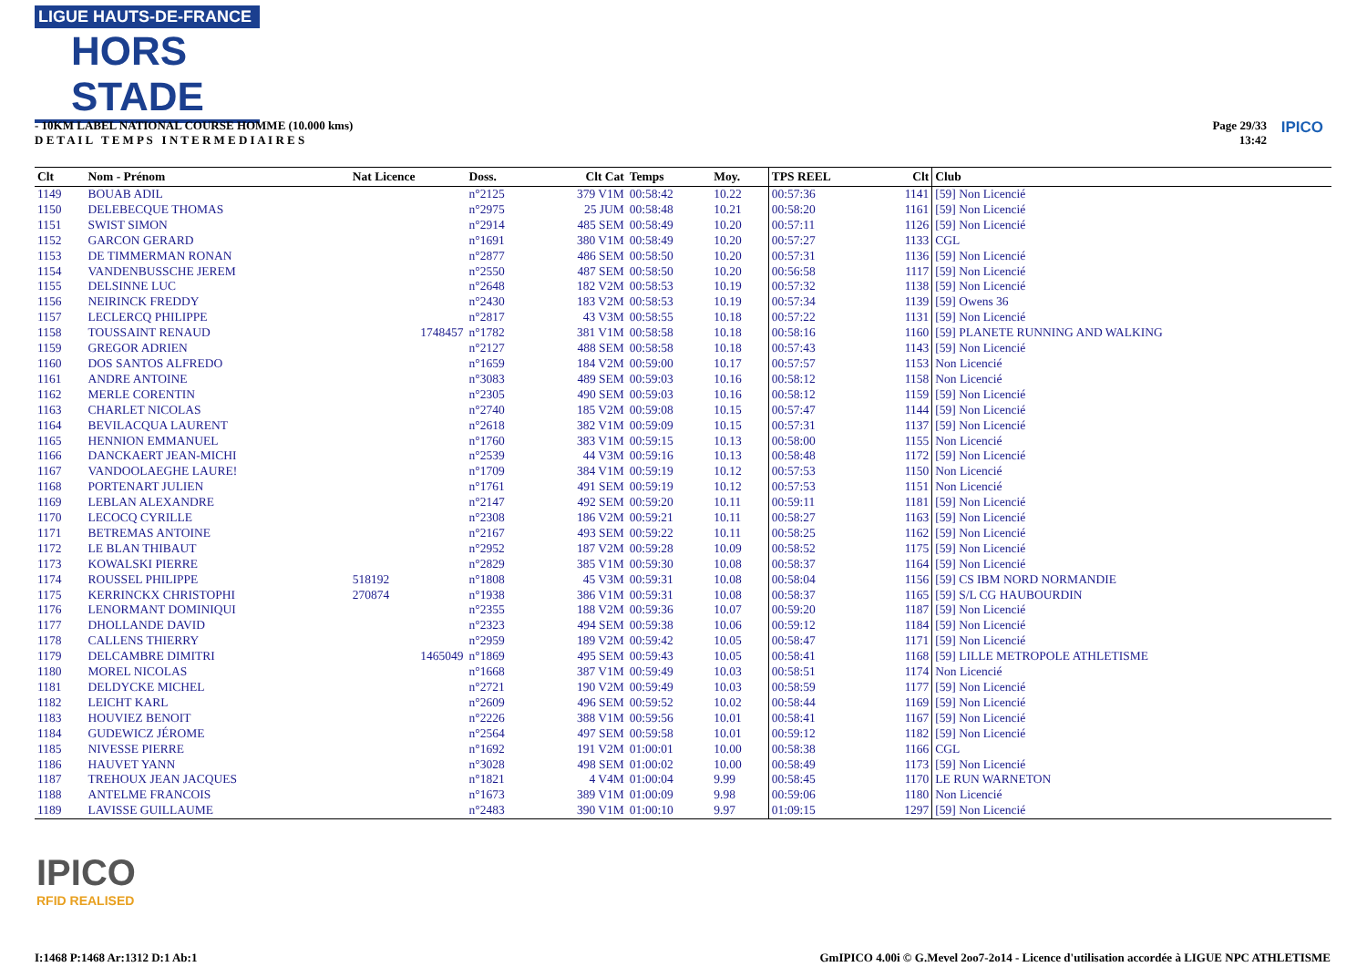LIGUE HAUTS-DE-FRANCE
HORS STADE
- 10KM LABEL NATIONAL COURSE HOMME (10.000 kms)
D E T A I L T E M P S I N T E R M E D I A I R E S
Page 29/33
13:42
IPICO
| Clt | Nom - Prénom | Nat Licence | Doss. | Clt Cat | Temps | Moy. | TPS REEL | Clt | Club |
| --- | --- | --- | --- | --- | --- | --- | --- | --- | --- |
| 1149 | BOUAB ADIL | | n°2125 | 379 V1M | 00:58:42 | 10.22 | 00:57:36 | 1141 | [59] Non Licencié |
| 1150 | DELEBECQUE THOMAS | | n°2975 | 25 JUM | 00:58:48 | 10.21 | 00:58:20 | 1161 | [59] Non Licencié |
| 1151 | SWIST SIMON | | n°2914 | 485 SEM | 00:58:49 | 10.20 | 00:57:11 | 1126 | [59] Non Licencié |
| 1152 | GARCON GERARD | | n°1691 | 380 V1M | 00:58:49 | 10.20 | 00:57:27 | 1133 | CGL |
| 1153 | DE TIMMERMAN RONAN | | n°2877 | 486 SEM | 00:58:50 | 10.20 | 00:57:31 | 1136 | [59] Non Licencié |
| 1154 | VANDENBUSSCHE JEREM | | n°2550 | 487 SEM | 00:58:50 | 10.20 | 00:56:58 | 1117 | [59] Non Licencié |
| 1155 | DELSINNE LUC | | n°2648 | 182 V2M | 00:58:53 | 10.19 | 00:57:32 | 1138 | [59] Non Licencié |
| 1156 | NEIRINCK FREDDY | | n°2430 | 183 V2M | 00:58:53 | 10.19 | 00:57:34 | 1139 | [59] Owens 36 |
| 1157 | LECLERCQ PHILIPPE | | n°2817 | 43 V3M | 00:58:55 | 10.18 | 00:57:22 | 1131 | [59] Non Licencié |
| 1158 | TOUSSAINT RENAUD | 1748457 | n°1782 | 381 V1M | 00:58:58 | 10.18 | 00:58:16 | 1160 | [59] PLANETE RUNNING AND WALKING |
| 1159 | GREGOR ADRIEN | | n°2127 | 488 SEM | 00:58:58 | 10.18 | 00:57:43 | 1143 | [59] Non Licencié |
| 1160 | DOS SANTOS ALFREDO | | n°1659 | 184 V2M | 00:59:00 | 10.17 | 00:57:57 | 1153 | Non Licencié |
| 1161 | ANDRE ANTOINE | | n°3083 | 489 SEM | 00:59:03 | 10.16 | 00:58:12 | 1158 | Non Licencié |
| 1162 | MERLE CORENTIN | | n°2305 | 490 SEM | 00:59:03 | 10.16 | 00:58:12 | 1159 | [59] Non Licencié |
| 1163 | CHARLET NICOLAS | | n°2740 | 185 V2M | 00:59:08 | 10.15 | 00:57:47 | 1144 | [59] Non Licencié |
| 1164 | BEVILACQUA LAURENT | | n°2618 | 382 V1M | 00:59:09 | 10.15 | 00:57:31 | 1137 | [59] Non Licencié |
| 1165 | HENNION EMMANUEL | | n°1760 | 383 V1M | 00:59:15 | 10.13 | 00:58:00 | 1155 | Non Licencié |
| 1166 | DANCKAERT JEAN-MICHI | | n°2539 | 44 V3M | 00:59:16 | 10.13 | 00:58:48 | 1172 | [59] Non Licencié |
| 1167 | VANDOOLAEGHE LAURE! | | n°1709 | 384 V1M | 00:59:19 | 10.12 | 00:57:53 | 1150 | Non Licencié |
| 1168 | PORTENART JULIEN | | n°1761 | 491 SEM | 00:59:19 | 10.12 | 00:57:53 | 1151 | Non Licencié |
| 1169 | LEBLAN ALEXANDRE | | n°2147 | 492 SEM | 00:59:20 | 10.11 | 00:59:11 | 1181 | [59] Non Licencié |
| 1170 | LECOCQ CYRILLE | | n°2308 | 186 V2M | 00:59:21 | 10.11 | 00:58:27 | 1163 | [59] Non Licencié |
| 1171 | BETREMAS ANTOINE | | n°2167 | 493 SEM | 00:59:22 | 10.11 | 00:58:25 | 1162 | [59] Non Licencié |
| 1172 | LE BLAN THIBAUT | | n°2952 | 187 V2M | 00:59:28 | 10.09 | 00:58:52 | 1175 | [59] Non Licencié |
| 1173 | KOWALSKI PIERRE | | n°2829 | 385 V1M | 00:59:30 | 10.08 | 00:58:37 | 1164 | [59] Non Licencié |
| 1174 | ROUSSEL PHILIPPE | 518192 | n°1808 | 45 V3M | 00:59:31 | 10.08 | 00:58:04 | 1156 | [59] CS IBM NORD NORMANDIE |
| 1175 | KERRINCKX CHRISTOPHI | 270874 | n°1938 | 386 V1M | 00:59:31 | 10.08 | 00:58:37 | 1165 | [59] S/L CG HAUBOURDIN |
| 1176 | LENORMANT DOMINIQUI | | n°2355 | 188 V2M | 00:59:36 | 10.07 | 00:59:20 | 1187 | [59] Non Licencié |
| 1177 | DHOLLANDE DAVID | | n°2323 | 494 SEM | 00:59:38 | 10.06 | 00:59:12 | 1184 | [59] Non Licencié |
| 1178 | CALLENS THIERRY | | n°2959 | 189 V2M | 00:59:42 | 10.05 | 00:58:47 | 1171 | [59] Non Licencié |
| 1179 | DELCAMBRE DIMITRI | 1465049 | n°1869 | 495 SEM | 00:59:43 | 10.05 | 00:58:41 | 1168 | [59] LILLE METROPOLE ATHLETISME |
| 1180 | MOREL NICOLAS | | n°1668 | 387 V1M | 00:59:49 | 10.03 | 00:58:51 | 1174 | Non Licencié |
| 1181 | DELDYCKE MICHEL | | n°2721 | 190 V2M | 00:59:49 | 10.03 | 00:58:59 | 1177 | [59] Non Licencié |
| 1182 | LEICHT KARL | | n°2609 | 496 SEM | 00:59:52 | 10.02 | 00:58:44 | 1169 | [59] Non Licencié |
| 1183 | HOUVIEZ BENOIT | | n°2226 | 388 V1M | 00:59:56 | 10.01 | 00:58:41 | 1167 | [59] Non Licencié |
| 1184 | GUDEWICZ JÉROME | | n°2564 | 497 SEM | 00:59:58 | 10.01 | 00:59:12 | 1182 | [59] Non Licencié |
| 1185 | NIVESSE PIERRE | | n°1692 | 191 V2M | 01:00:01 | 10.00 | 00:58:38 | 1166 | CGL |
| 1186 | HAUVET YANN | | n°3028 | 498 SEM | 01:00:02 | 10.00 | 00:58:49 | 1173 | [59] Non Licencié |
| 1187 | TREHOUX JEAN JACQUES | | n°1821 | 4 V4M | 01:00:04 | 9.99 | 00:58:45 | 1170 | LE RUN WARNETON |
| 1188 | ANTELME FRANCOIS | | n°1673 | 389 V1M | 01:00:09 | 9.98 | 00:59:06 | 1180 | Non Licencié |
| 1189 | LAVISSE GUILLAUME | | n°2483 | 390 V1M | 01:00:10 | 9.97 | 01:09:15 | 1297 | [59] Non Licencié |
IPICO
RFID REALISED
I:1468 P:1468 Ar:1312 D:1 Ab:1
GmIPICO 4.00i © G.Mevel 2oo7-2o14 - Licence d'utilisation accordée à LIGUE NPC ATHLETISME